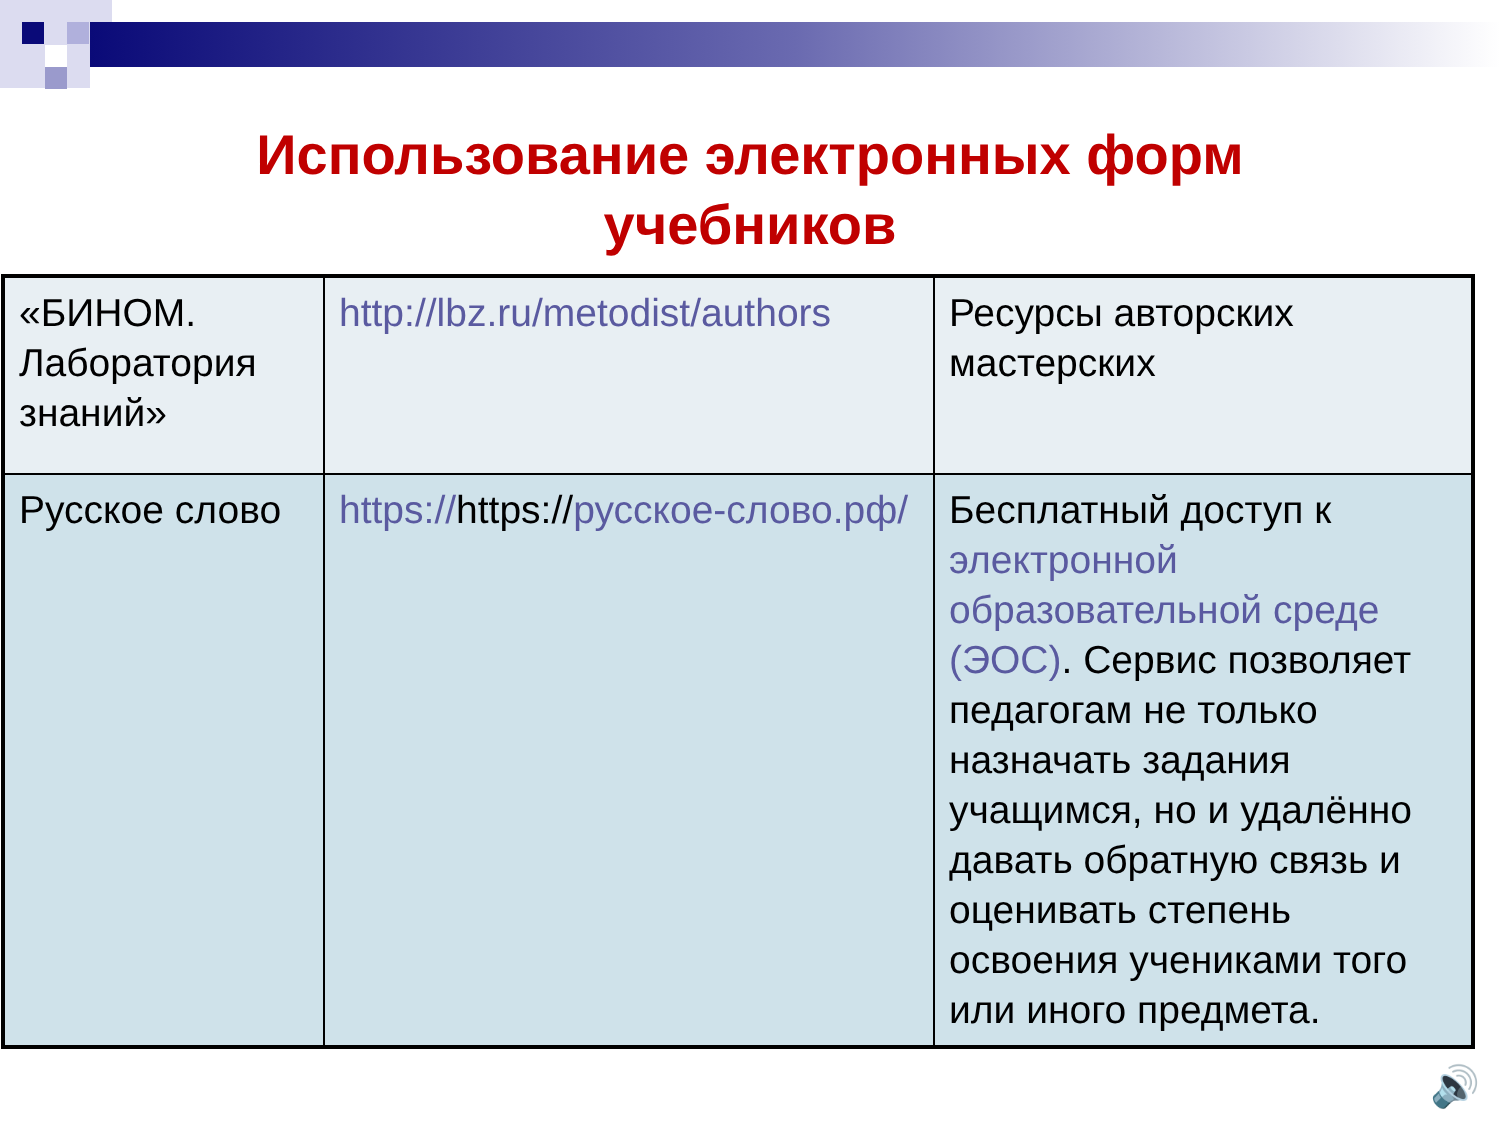Использование электронных форм
учебников
| «БИНОМ. Лаборатория знаний» | http://lbz.ru/metodist/authors | Ресурсы авторских мастерских |
| Русское слово | https:// https:// русское-слово.рф/ | Бесплатный доступ к электронной образовательной среде (ЭОС) . Сервис позволяет педагогам не только назначать задания учащимся, но и удалённо давать обратную связь и оценивать степень освоения учениками того или иного предмета. |
🔊